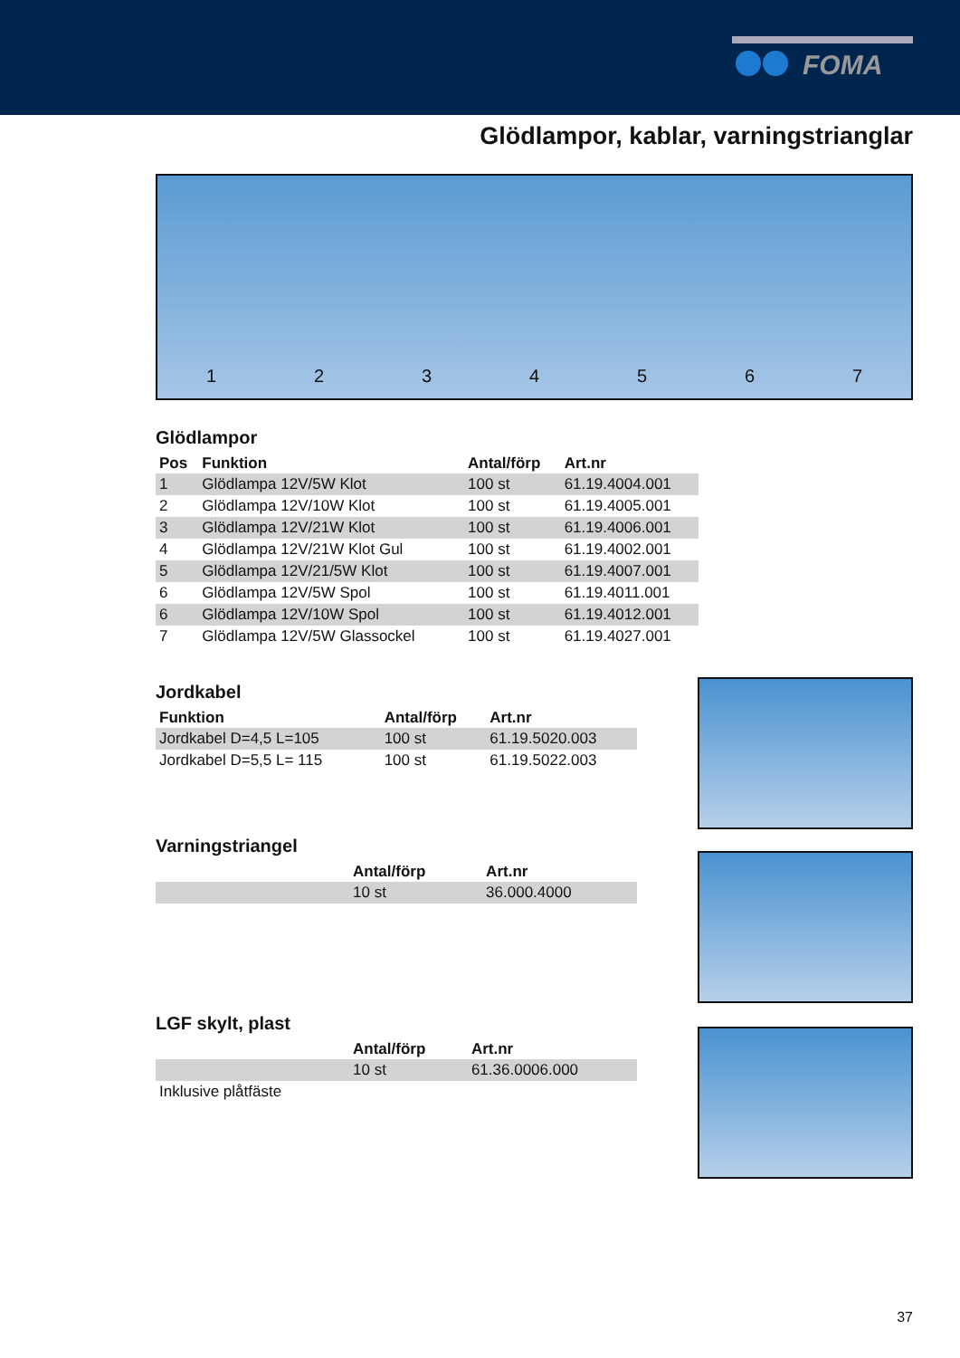FOMA
Glödlampor, kablar, varningstrianglar
1234567
Glödlampor
| Pos | Funktion | Antal/förp | Art.nr |
| --- | --- | --- | --- |
| 1 | Glödlampa 12V/5W Klot | 100 st | 61.19.4004.001 |
| 2 | Glödlampa 12V/10W Klot | 100 st | 61.19.4005.001 |
| 3 | Glödlampa 12V/21W Klot | 100 st | 61.19.4006.001 |
| 4 | Glödlampa 12V/21W Klot Gul | 100 st | 61.19.4002.001 |
| 5 | Glödlampa 12V/21/5W Klot | 100 st | 61.19.4007.001 |
| 6 | Glödlampa 12V/5W Spol | 100 st | 61.19.4011.001 |
| 6 | Glödlampa 12V/10W Spol | 100 st | 61.19.4012.001 |
| 7 | Glödlampa 12V/5W Glassockel | 100 st | 61.19.4027.001 |
Jordkabel
| Funktion | Antal/förp | Art.nr |
| --- | --- | --- |
| Jordkabel D=4,5 L=105 | 100 st | 61.19.5020.003 |
| Jordkabel D=5,5 L= 115 | 100 st | 61.19.5022.003 |
Varningstriangel
| | Antal/förp | Art.nr |
| --- | --- | --- |
| | 10 st | 36.000.4000 |
LGF skylt, plast
| | Antal/förp | Art.nr |
| --- | --- | --- |
| | 10 st | 61.36.0006.000 |
| Inklusive plåtfäste | | |
37